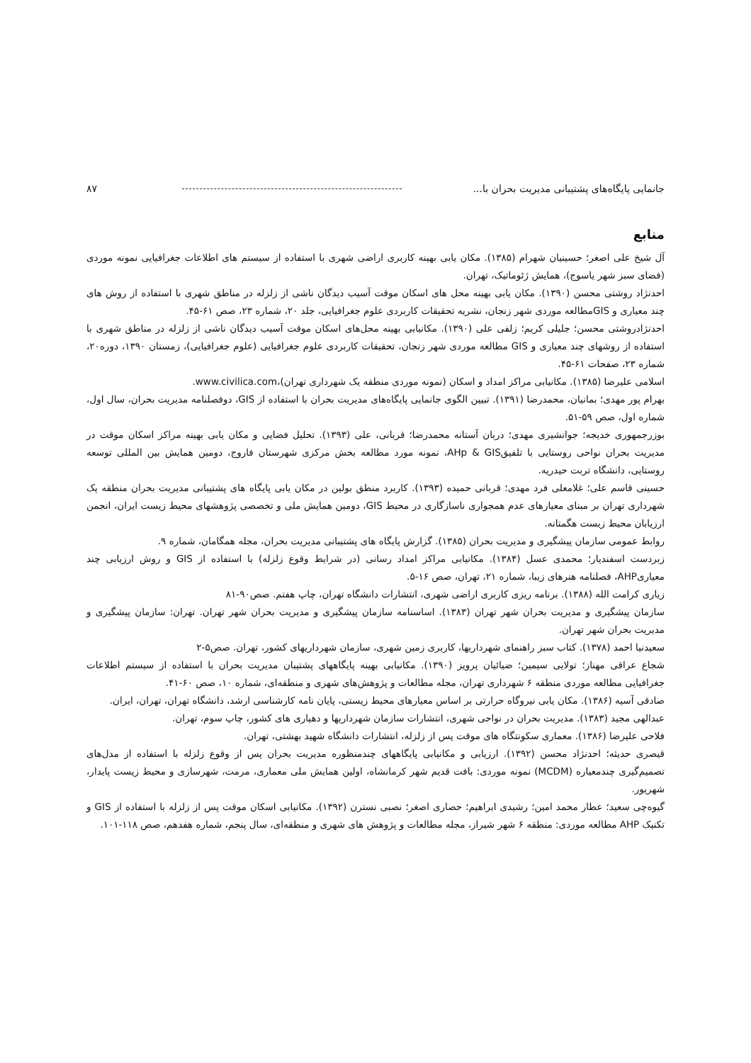جانمایی پایگاه‌های پشتیبانی مدیریت بحران با... ۸۷
منابع
آل شیخ علی اصغر؛ حسینیان شهرام (۱۳۸۵). مکان یابی بهینه کاربری اراضی شهری با استفاده از سیستم های اطلاعات جغرافیایی نمونه موردی (فضای سبز شهر یاسوج)، همایش ژئوماتیک، تهران.
احدنژاد روشتی محسن (۱۳۹۰). مکان یابی بهینه محل های اسکان موقت آسیب دیدگان ناشی از زلزله در مناطق شهری با استفاده از روش های چند معیاری و GISمطالعه موردی شهر زنجان، نشریه تحقیقات کاربردی علوم جغرافیایی، جلد ۲۰، شماره ۲۳، صص ۶۱-۴۵.
احدنژادروشتی محسن؛ جلیلی کریم؛ زلفی علی (۱۳۹۰). مکانیابی بهینه محل‌های اسکان موقت آسیب دیدگان ناشی از زلزله در مناطق شهری با استفاده از روشهای چند معیاری و GIS مطالعه موردی شهر زنجان، تحقیقات کاربردی علوم جغرافیایی (علوم جغرافیایی)، زمستان ۱۳۹۰، دوره۲۰، شماره ۲۳، صفحات ۶۱-۴۵.
اسلامی علیرضا (۱۳۸۵). مکانیابی مراکز امداد و اسکان (نمونه موردی منطقه یک شهرداری تهران)،www.civilica.com.
بهرام پور مهدی؛ بمانیان، محمدرضا (۱۳۹۱). تبیین الگوی جانمایی پایگاه‌های مدیریت بحران با استفاده از GIS، دوفصلنامه مدیریت بحران، سال اول، شماره اول، صص ۵۹-۵۱.
بوزرجمهوری خدیجه؛ جوانشیری مهدی؛ دربان آستانه محمدرضا؛ قربانی، علی (۱۳۹۳). تحلیل فضایی و مکان یابی بهینه مراکز اسکان موقت در مدیریت بحران نواحی روستایی با تلفیقAHp & GIS، نمونه مورد مطالعه بخش مرکزی شهرستان فاروج، دومین همایش بین المللی توسعه روستایی، دانشگاه تربت حیدریه.
حسینی قاسم علی؛ غلامعلی فرد مهدی؛ قربانی حمیده (۱۳۹۳). کاربرد منطق بولین در مکان یابی پایگاه های پشتیبانی مدیریت بحران منطقه یک شهرداری تهران بر مبنای معیارهای عدم همجواری ناسازگاری در محیط GIS، دومین همایش ملی و تخصصی پژوهشهای محیط زیست ایران، انجمن ارزیابان محیط زیست هگمتانه.
روابط عمومی سازمان پیشگیری و مدیریت بحران (۱۳۸۵). گزارش پایگاه های پشتیبانی مدیریت بحران، مجله همگامان، شماره ۹.
زبردست اسفندیار؛ محمدی عسل (۱۳۸۴). مکانیابی مراکز امداد رسانی (در شرایط وقوع زلزله) با استفاده از GIS و روش ارزیابی چند معیاریAHP، فصلنامه هنرهای زیبا، شماره ۲۱، تهران، صص ۱۶-۵.
زیاری کرامت الله (۱۳۸۸). برنامه ریزی کاربری اراضی شهری، انتشارات دانشگاه تهران، چاپ هفتم. صص۹۰-۸۱
سازمان پیشگیری و مدیریت بحران شهر تهران (۱۳۸۳). اساسنامه سازمان پیشگیری و مدیریت بحران شهر تهران. تهران: سازمان پیشگیری و مدیریت بحران شهر تهران.
سعیدنیا احمد (۱۳۷۸). کتاب سبز راهنمای شهرداریها، کاربری زمین شهری، سازمان شهرداریهای کشور، تهران. صص۵-۲
شجاع عراقی مهناز؛ تولایی سیمین؛ ضیائیان پرویز (۱۳۹۰). مکانیابی بهینه پایگاههای پشتیبان مدیریت بحران با استفاده از سیستم اطلاعات جغرافیایی مطالعه موردی منطقه ۶ شهرداری تهران، مجله مطالعات و پژوهش‌های شهری و منطقه‌ای، شماره ۱۰، صص ۶۰-۴۱.
صادقی آسیه (۱۳۸۶). مکان یابی نیروگاه حرارتی بر اساس معیارهای محیط زیستی، پایان نامه کارشناسی ارشد، دانشگاه تهران، تهران، ایران.
عبدالهی مجید (۱۳۸۳). مدیریت بحران در نواحی شهری، انتشارات سازمان شهرداریها و دهیاری های کشور، چاپ سوم، تهران.
فلاحی علیرضا (۱۳۸۶). معماری سکونتگاه های موقت پس از زلزله، انتشارات دانشگاه شهید بهشتی، تهران.
قیصری حدیثه؛ احدنژاد محسن (۱۳۹۲). ارزیابی و مکانیابی پایگاههای چندمنظوره مدیریت بحران پس از وقوع زلزله با استفاده از مدل‌های تصمیم‌گیری چندمعیاره (MCDM) نمونه موردی: بافت قدیم شهر کرمانشاه، اولین همایش ملی معماری، مرمت، شهرسازی و محیط زیست پایدار، شهریور.
گیوه‌چی سعید؛ عطار محمد امین؛ رشیدی ابراهیم؛ حصاری اصغر؛ نصبی نسترن (۱۳۹۲). مکانیابی اسکان موقت پس از زلزله با استفاده از GIS و تکنیک AHP مطالعه موردی: منطقه ۶ شهر شیراز، مجله مطالعات و پژوهش های شهری و منطقه‌ای، سال پنجم، شماره هفدهم، صص ۱۱۸-۱۰۱.